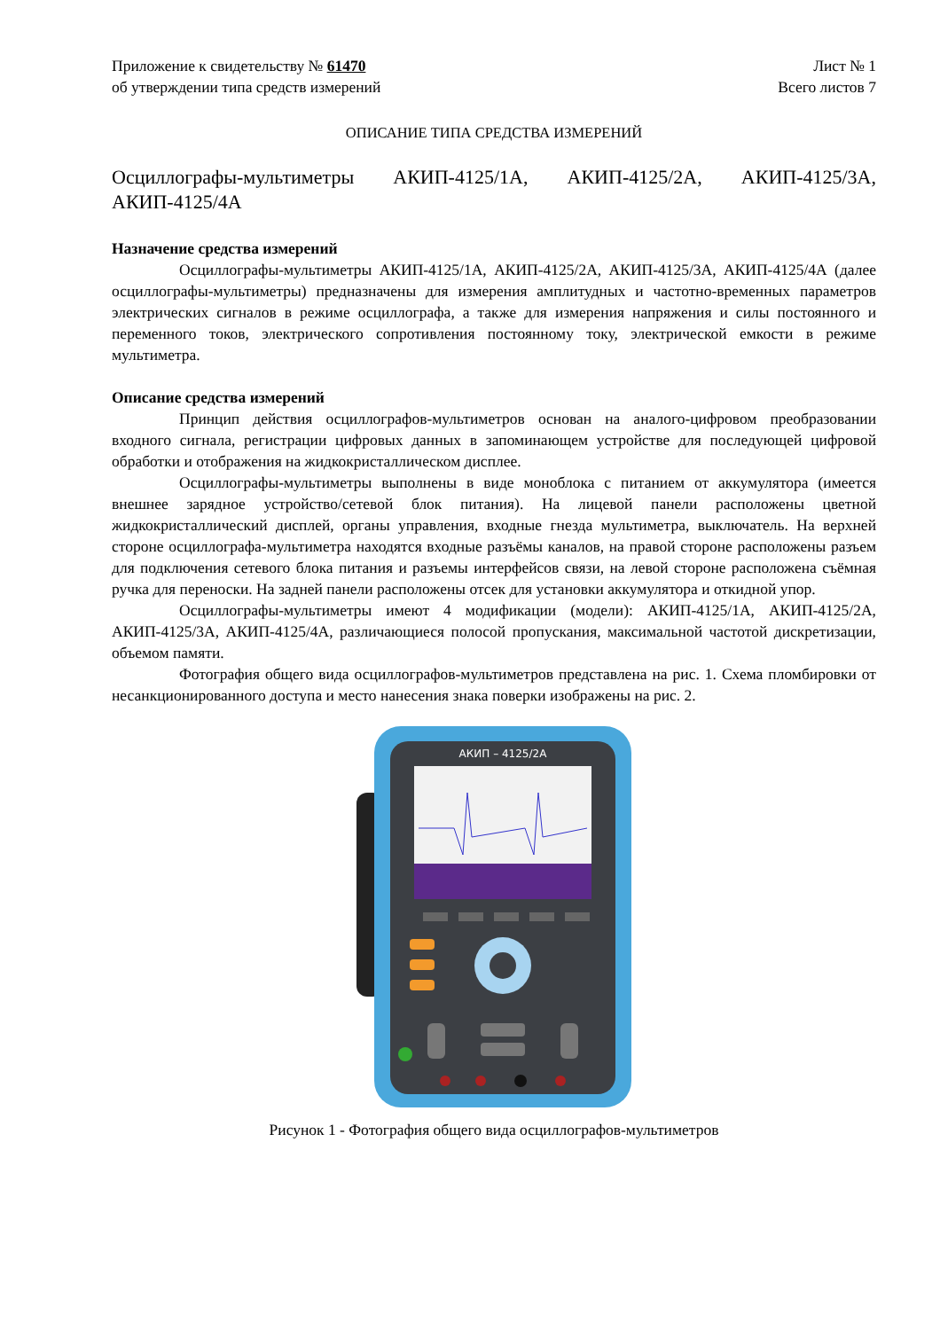Приложение к свидетельству № 61470
об утверждении типа средств измерений
Лист № 1
Всего листов 7
ОПИСАНИЕ ТИПА СРЕДСТВА ИЗМЕРЕНИЙ
Осциллографы-мультиметры АКИП-4125/1А, АКИП-4125/2А, АКИП-4125/3А, АКИП-4125/4А
Назначение средства измерений
Осциллографы-мультиметры АКИП-4125/1А, АКИП-4125/2А, АКИП-4125/3А, АКИП-4125/4А (далее осциллографы-мультиметры) предназначены для измерения амплитудных и частотно-временных параметров электрических сигналов в режиме осциллографа, а также для измерения напряжения и силы постоянного и переменного токов, электрического сопротивления постоянному току, электрической емкости в режиме мультиметра.
Описание средства измерений
Принцип действия осциллографов-мультиметров основан на аналого-цифровом преобразовании входного сигнала, регистрации цифровых данных в запоминающем устройстве для последующей цифровой обработки и отображения на жидкокристаллическом дисплее.
Осциллографы-мультиметры выполнены в виде моноблока с питанием от аккумулятора (имеется внешнее зарядное устройство/сетевой блок питания). На лицевой панели расположены цветной жидкокристаллический дисплей, органы управления, входные гнезда мультиметра, выключатель. На верхней стороне осциллографа-мультиметра находятся входные разъёмы каналов, на правой стороне расположены разъем для подключения сетевого блока питания и разъемы интерфейсов связи, на левой стороне расположена съёмная ручка для переноски. На задней панели расположены отсек для установки аккумулятора и откидной упор.
Осциллографы-мультиметры имеют 4 модификации (модели): АКИП-4125/1А, АКИП-4125/2А, АКИП-4125/3А, АКИП-4125/4А, различающиеся полосой пропускания, максимальной частотой дискретизации, объемом памяти.
Фотография общего вида осциллографов-мультиметров представлена на рис. 1. Схема пломбировки от несанкционированного доступа и место нанесения знака поверки изображены на рис. 2.
АКИП – 4125/2А
Рисунок 1 - Фотография общего вида осциллографов-мультиметров